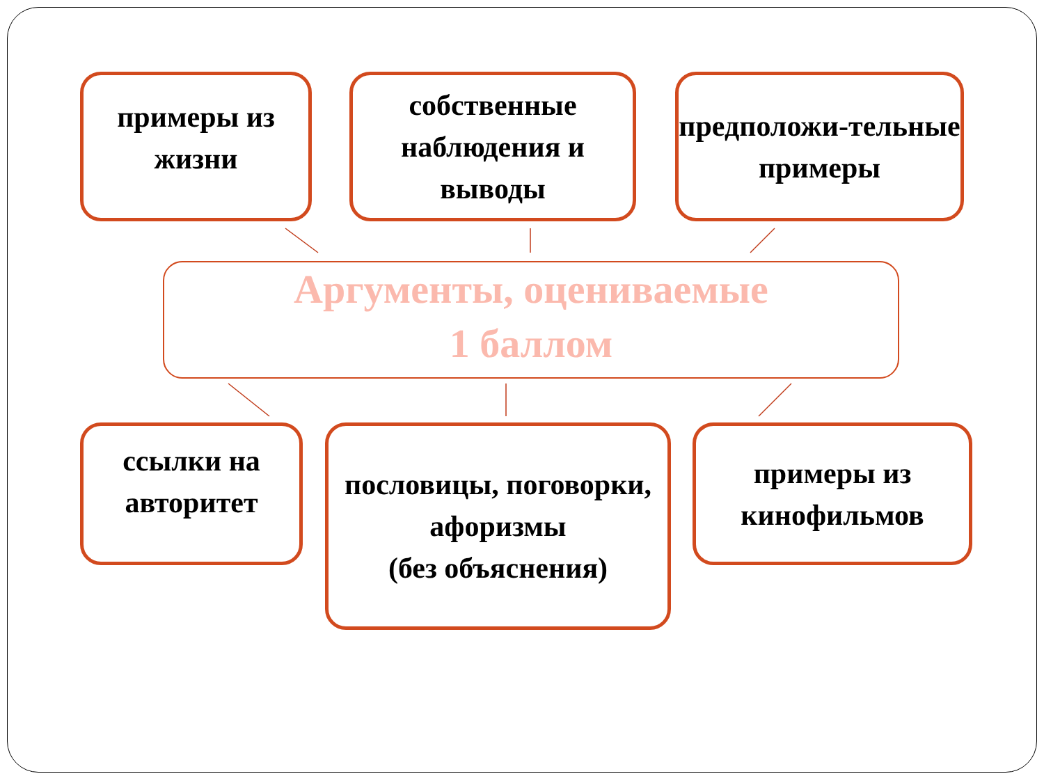примеры из жизни
собственные наблюдения и выводы
предположи-тельные примеры
Аргументы, оцениваемые
1 баллом
ссылки на авторитет
пословицы, поговорки, афоризмы
(без объяснения)
примеры из кинофильмов